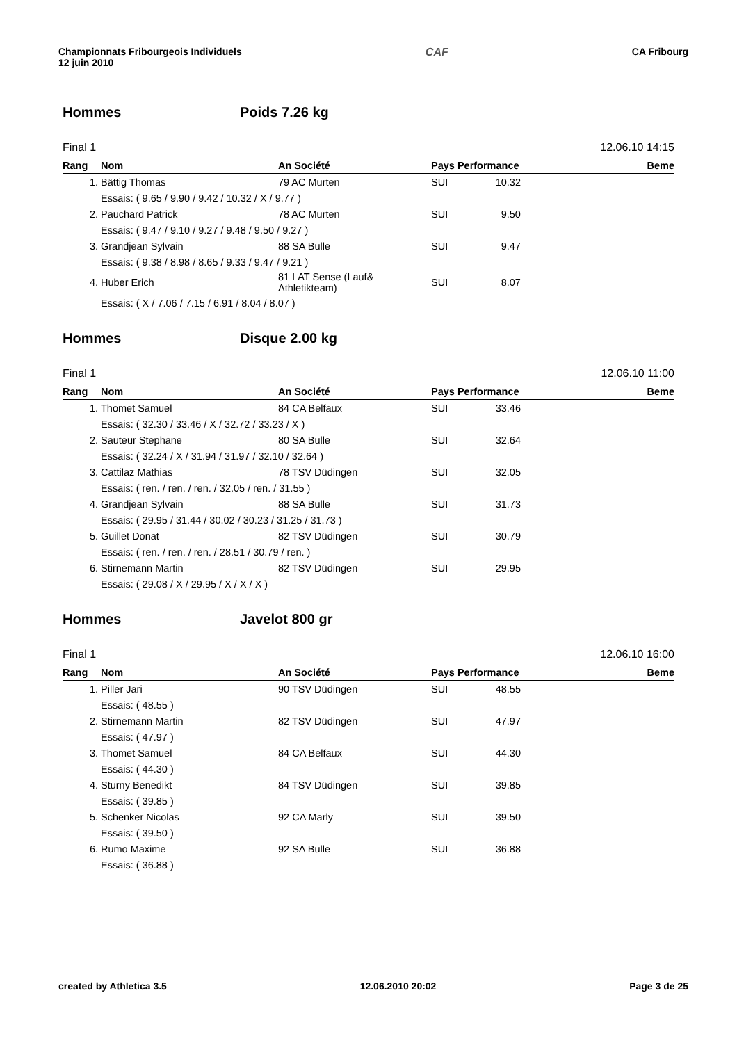Championnats Fribourgeois Individuels
12 juin 2010
CAF CA Fribourg
Hommes Poids 7.26 kg
Final 1 12.06.10 14:15
| Rang | Nom | An Société | Pays Performance | Beme |
| --- | --- | --- | --- | --- |
| 1. | Bättig Thomas | 79 AC Murten | SUI 10.32 | |
| | Essais: ( 9.65 / 9.90 / 9.42 / 10.32 / X / 9.77 ) | | | |
| 2. | Pauchard Patrick | 78 AC Murten | SUI 9.50 | |
| | Essais: ( 9.47 / 9.10 / 9.27 / 9.48 / 9.50 / 9.27 ) | | | |
| 3. | Grandjean Sylvain | 88 SA Bulle | SUI 9.47 | |
| | Essais: ( 9.38 / 8.98 / 8.65 / 9.33 / 9.47 / 9.21 ) | | | |
| 4. | Huber Erich | 81 LAT Sense (Lauf& Athletikteam) | SUI 8.07 | |
| | Essais: ( X / 7.06 / 7.15 / 6.91 / 8.04 / 8.07 ) | | | |
Hommes Disque 2.00 kg
Final 1 12.06.10 11:00
| Rang | Nom | An Société | Pays Performance | Beme |
| --- | --- | --- | --- | --- |
| 1. | Thomet Samuel | 84 CA Belfaux | SUI 33.46 | |
| | Essais: ( 32.30 / 33.46 / X / 32.72 / 33.23 / X ) | | | |
| 2. | Sauteur Stephane | 80 SA Bulle | SUI 32.64 | |
| | Essais: ( 32.24 / X / 31.94 / 31.97 / 32.10 / 32.64 ) | | | |
| 3. | Cattilaz Mathias | 78 TSV Düdingen | SUI 32.05 | |
| | Essais: ( ren. / ren. / ren. / 32.05 / ren. / 31.55 ) | | | |
| 4. | Grandjean Sylvain | 88 SA Bulle | SUI 31.73 | |
| | Essais: ( 29.95 / 31.44 / 30.02 / 30.23 / 31.25 / 31.73 ) | | | |
| 5. | Guillet Donat | 82 TSV Düdingen | SUI 30.79 | |
| | Essais: ( ren. / ren. / ren. / 28.51 / 30.79 / ren. ) | | | |
| 6. | Stirnemann Martin | 82 TSV Düdingen | SUI 29.95 | |
| | Essais: ( 29.08 / X / 29.95 / X / X / X ) | | | |
Hommes Javelot 800 gr
Final 1 12.06.10 16:00
| Rang | Nom | An Société | Pays Performance | Beme |
| --- | --- | --- | --- | --- |
| 1. | Piller Jari | 90 TSV Düdingen | SUI 48.55 | |
| | Essais: ( 48.55 ) | | | |
| 2. | Stirnemann Martin | 82 TSV Düdingen | SUI 47.97 | |
| | Essais: ( 47.97 ) | | | |
| 3. | Thomet Samuel | 84 CA Belfaux | SUI 44.30 | |
| | Essais: ( 44.30 ) | | | |
| 4. | Sturny Benedikt | 84 TSV Düdingen | SUI 39.85 | |
| | Essais: ( 39.85 ) | | | |
| 5. | Schenker Nicolas | 92 CA Marly | SUI 39.50 | |
| | Essais: ( 39.50 ) | | | |
| 6. | Rumo Maxime | 92 SA Bulle | SUI 36.88 | |
| | Essais: ( 36.88 ) | | | |
created by Athletica 3.5 12.06.2010 20:02 Page 3 de 25